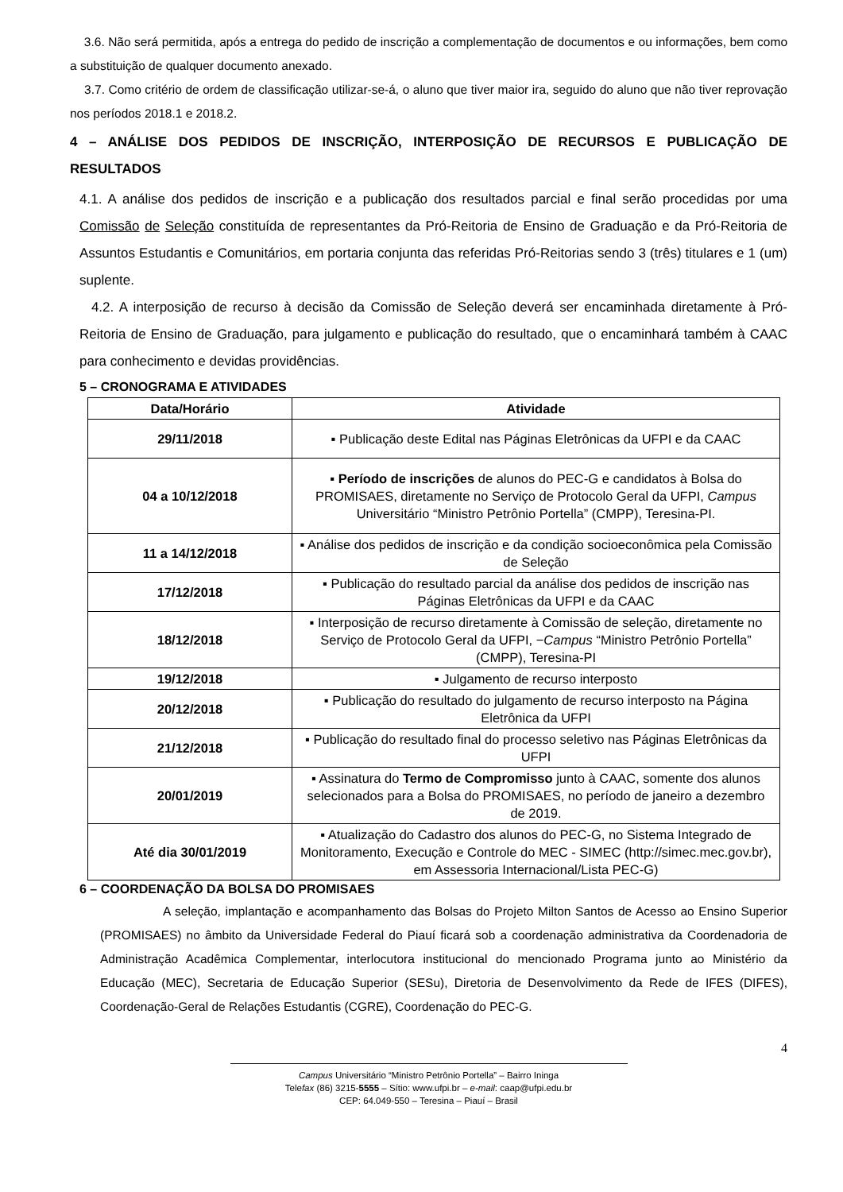3.6. Não será permitida, após a entrega do pedido de inscrição a complementação de documentos e ou informações, bem como a substituição de qualquer documento anexado.
3.7. Como critério de ordem de classificação utilizar-se-á, o aluno que tiver maior ira, seguido do aluno que não tiver reprovação nos períodos 2018.1 e 2018.2.
4 – ANÁLISE DOS PEDIDOS DE INSCRIÇÃO, INTERPOSIÇÃO DE RECURSOS E PUBLICAÇÃO DE RESULTADOS
4.1. A análise dos pedidos de inscrição e a publicação dos resultados parcial e final serão procedidas por uma Comissão de Seleção constituída de representantes da Pró-Reitoria de Ensino de Graduação e da Pró-Reitoria de Assuntos Estudantis e Comunitários, em portaria conjunta das referidas Pró-Reitorias sendo 3 (três) titulares e 1 (um) suplente.
4.2. A interposição de recurso à decisão da Comissão de Seleção deverá ser encaminhada diretamente à Pró-Reitoria de Ensino de Graduação, para julgamento e publicação do resultado, que o encaminhará também à CAAC para conhecimento e devidas providências.
5 – CRONOGRAMA E ATIVIDADES
| Data/Horário | Atividade |
| --- | --- |
| 29/11/2018 | ▪ Publicação deste Edital nas Páginas Eletrônicas da UFPI e da CAAC |
| 04 a 10/12/2018 | ▪ Período de inscrições de alunos do PEC-G e candidatos à Bolsa do PROMISAES, diretamente no Serviço de Protocolo Geral da UFPI, Campus Universitário “Ministro Petrônio Portella” (CMPP), Teresina-PI. |
| 11 a 14/12/2018 | ▪ Análise dos pedidos de inscrição e da condição socioeconômica pela Comissão de Seleção |
| 17/12/2018 | ▪ Publicação do resultado parcial da análise dos pedidos de inscrição nas Páginas Eletrônicas da UFPI e da CAAC |
| 18/12/2018 | ▪ Interposição de recurso diretamente à Comissão de seleção, diretamente no Serviço de Protocolo Geral da UFPI, − Campus “Ministro Petrônio Portella” (CMPP), Teresina-PI |
| 19/12/2018 | ▪ Julgamento de recurso interposto |
| 20/12/2018 | ▪ Publicação do resultado do julgamento de recurso interposto na Página Eletrônica da UFPI |
| 21/12/2018 | ▪ Publicação do resultado final do processo seletivo nas Páginas Eletrônicas da UFPI |
| 20/01/2019 | ▪ Assinatura do Termo de Compromisso junto à CAAC, somente dos alunos selecionados para a Bolsa do PROMISAES, no período de janeiro a dezembro de 2019. |
| Até dia 30/01/2019 | ▪ Atualização do Cadastro dos alunos do PEC-G, no Sistema Integrado de Monitoramento, Execução e Controle do MEC - SIMEC (http://simec.mec.gov.br), em Assessoria Internacional/Lista PEC-G) |
6 – COORDENAÇÃO DA BOLSA DO PROMISAES
A seleção, implantação e acompanhamento das Bolsas do Projeto Milton Santos de Acesso ao Ensino Superior (PROMISAES) no âmbito da Universidade Federal do Piauí ficará sob a coordenação administrativa da Coordenadoria de Administração Acadêmica Complementar, interlocutora institucional do mencionado Programa junto ao Ministério da Educação (MEC), Secretaria de Educação Superior (SESu), Diretoria de Desenvolvimento da Rede de IFES (DIFES), Coordenação-Geral de Relações Estudantis (CGRE), Coordenação do PEC-G.
4
Campus Universitário “Ministro Petrônio Portella” – Bairro Ininga
Telefax (86) 3215-5555 – Sítio: www.ufpi.br – e-mail: caap@ufpi.edu.br
CEP: 64.049-550 – Teresina – Piauí – Brasil